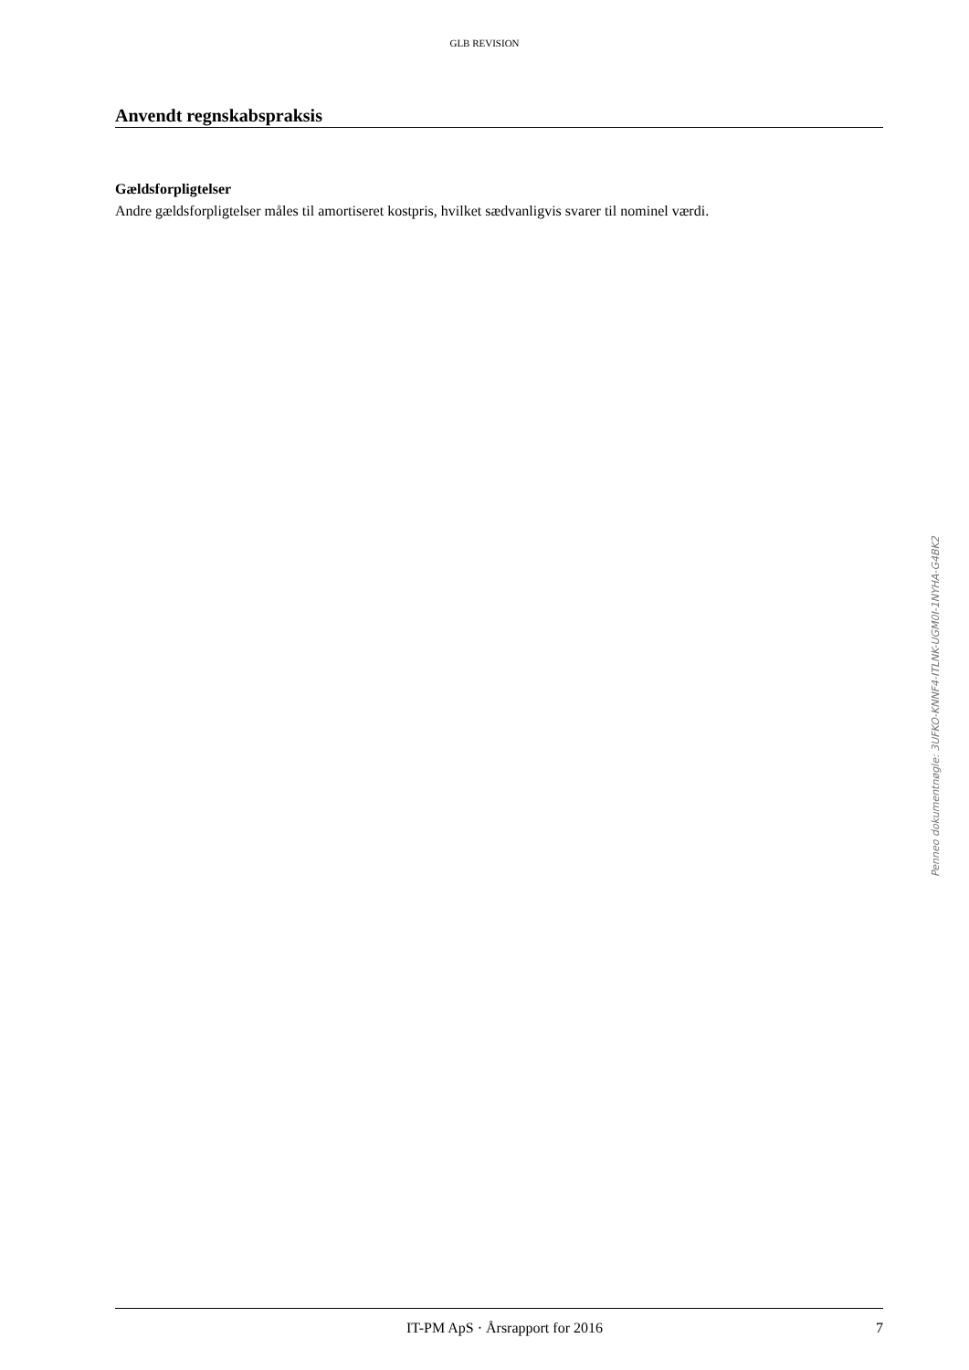GLB REVISION
Anvendt regnskabspraksis
Gældsforpligtelser
Andre gældsforpligtelser måles til amortiseret kostpris, hvilket sædvanligvis svarer til nominel værdi.
Penneo dokumentnøgle: 3UFKO-KNNF4-ITLNK-UGM0I-1NYHA-G4BK2
IT-PM ApS · Årsrapport for 2016 7